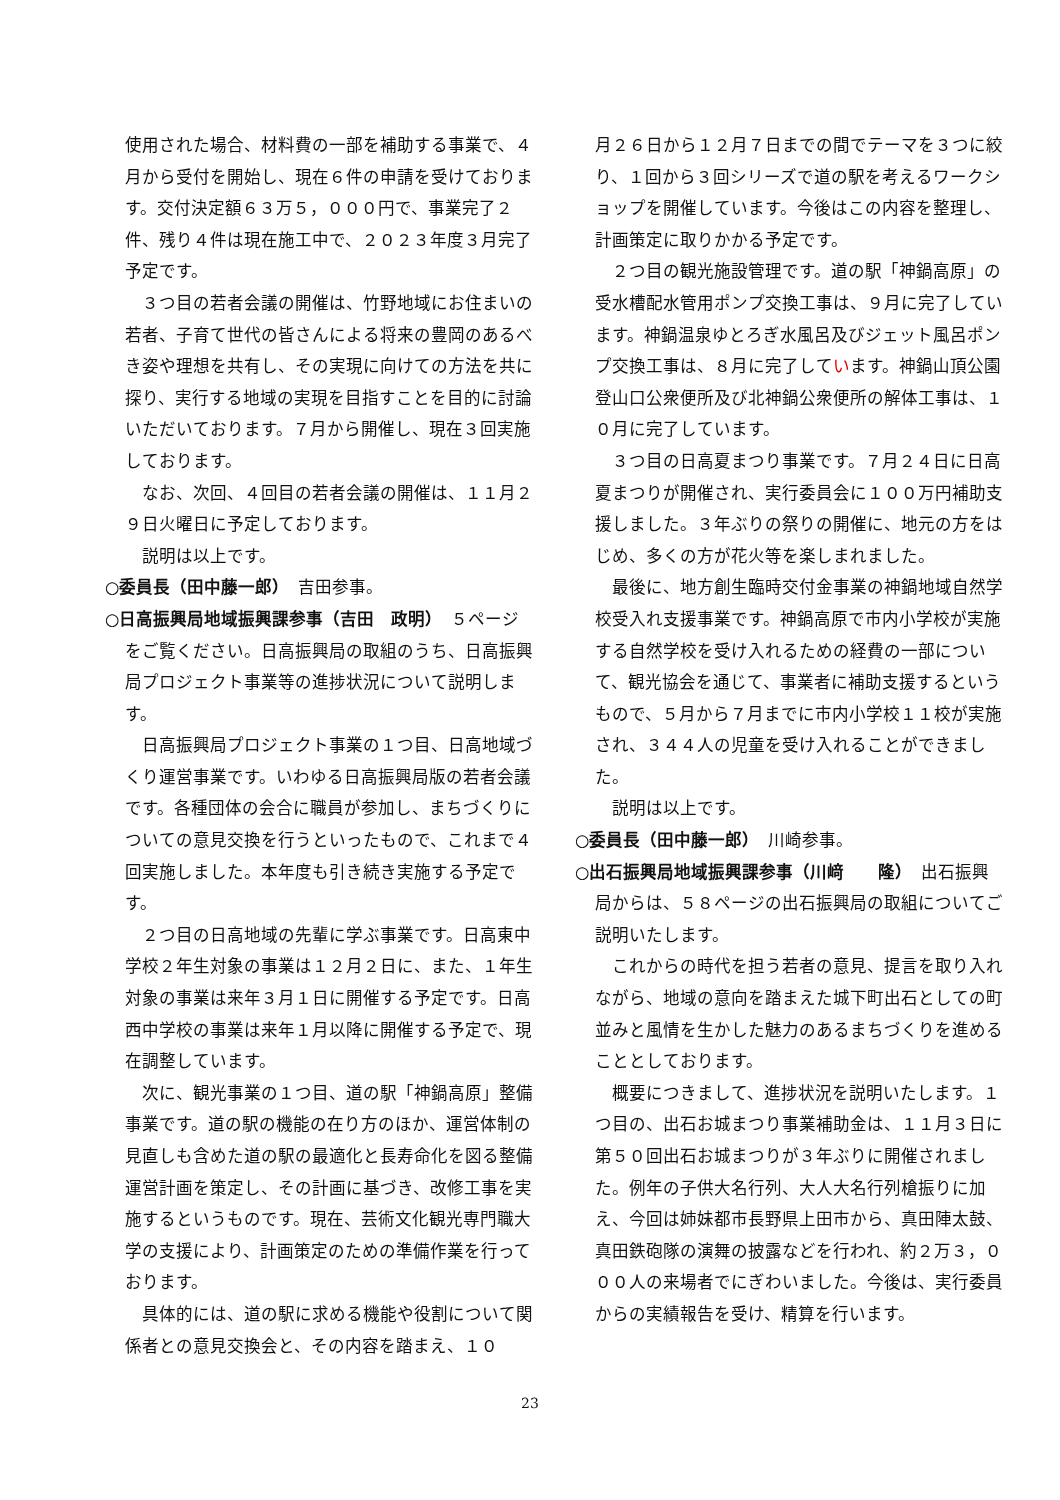使用された場合、材料費の一部を補助する事業で、４月から受付を開始し、現在６件の申請を受けております。交付決定額６３万５，０００円で、事業完了２件、残り４件は現在施工中で、２０２３年度３月完了予定です。
３つ目の若者会議の開催は、竹野地域にお住まいの若者、子育て世代の皆さんによる将来の豊岡のあるべき姿や理想を共有し、その実現に向けての方法を共に探り、実行する地域の実現を目指すことを目的に討論いただいております。７月から開催し、現在３回実施しております。
なお、次回、４回目の若者会議の開催は、１１月２９日火曜日に予定しております。
説明は以上です。
○委員長（田中藤一郎）　吉田参事。
○日高振興局地域振興課参事（吉田　政明）　５ページをご覧ください。日高振興局の取組のうち、日高振興局プロジェクト事業等の進捗状況について説明します。
日高振興局プロジェクト事業の１つ目、日高地域づくり運営事業です。いわゆる日高振興局版の若者会議です。各種団体の会合に職員が参加し、まちづくりについての意見交換を行うといったもので、これまで４回実施しました。本年度も引き続き実施する予定です。
２つ目の日高地域の先輩に学ぶ事業です。日高東中学校２年生対象の事業は１２月２日に、また、１年生対象の事業は来年３月１日に開催する予定です。日高西中学校の事業は来年１月以降に開催する予定で、現在調整しています。
次に、観光事業の１つ目、道の駅「神鍋高原」整備事業です。道の駅の機能の在り方のほか、運営体制の見直しも含めた道の駅の最適化と長寿命化を図る整備運営計画を策定し、その計画に基づき、改修工事を実施するというものです。現在、芸術文化観光専門職大学の支援により、計画策定のための準備作業を行っております。
具体的には、道の駅に求める機能や役割について関係者との意見交換会と、その内容を踏まえ、１０
月２６日から１２月７日までの間でテーマを３つに絞り、１回から３回シリーズで道の駅を考えるワークショップを開催しています。今後はこの内容を整理し、計画策定に取りかかる予定です。
２つ目の観光施設管理です。道の駅「神鍋高原」の受水槽配水管用ポンプ交換工事は、９月に完了しています。神鍋温泉ゆとろぎ水風呂及びジェット風呂ポンプ交換工事は、８月に完了しています。神鍋山頂公園登山口公衆便所及び北神鍋公衆便所の解体工事は、１０月に完了しています。
３つ目の日高夏まつり事業です。７月２４日に日高夏まつりが開催され、実行委員会に１００万円補助支援しました。３年ぶりの祭りの開催に、地元の方をはじめ、多くの方が花火等を楽しまれました。
最後に、地方創生臨時交付金事業の神鍋地域自然学校受入れ支援事業です。神鍋高原で市内小学校が実施する自然学校を受け入れるための経費の一部について、観光協会を通じて、事業者に補助支援するというもので、５月から７月までに市内小学校１１校が実施され、３４４人の児童を受け入れることができました。
説明は以上です。
○委員長（田中藤一郎）　川崎参事。
○出石振興局地域振興課参事（川﨑　　隆）　出石振興局からは、５８ページの出石振興局の取組についてご説明いたします。
これからの時代を担う若者の意見、提言を取り入れながら、地域の意向を踏まえた城下町出石としての町並みと風情を生かした魅力のあるまちづくりを進めることとしております。
概要につきまして、進捗状況を説明いたします。１つ目の、出石お城まつり事業補助金は、１１月３日に第５０回出石お城まつりが３年ぶりに開催されました。例年の子供大名行列、大人大名行列槍振りに加え、今回は姉妹都市長野県上田市から、真田陣太鼓、真田鉄砲隊の演舞の披露などを行われ、約２万３，０００人の来場者でにぎわいました。今後は、実行委員からの実績報告を受け、精算を行います。
23